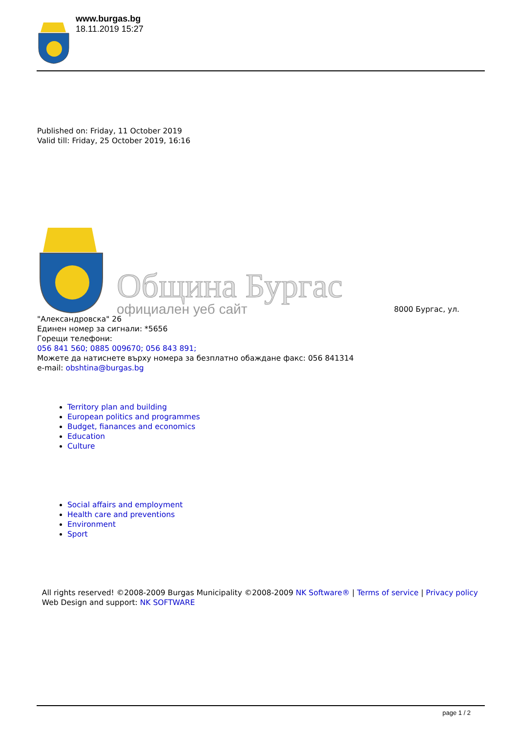www.burgas.bg
18.11.2019 15:27
Published on: Friday, 11 October 2019
Valid till: Friday, 25 October 2019, 16:16
Община Бургас
официален уеб сайт
8000 Бургас, ул.
"Александровска" 26
Единен номер за сигнали: *5656
Горещи телефони:
056 841 560; 0885 009670; 056 843 891;
Можете да натиснете върху номера за безплатно обаждане факс: 056 841314
e-mail: obshtina@burgas.bg
Territory plan and building
European politics and programmes
Budget, fianances and economics
Education
Culture
Social affairs and employment
Health care and preventions
Environment
Sport
All rights reserved! ©2008-2009 Burgas Municipality ©2008-2009 NK Software® | Terms of service | Privacy policy
Web Design and support: NK SOFTWARE
page 1 / 2